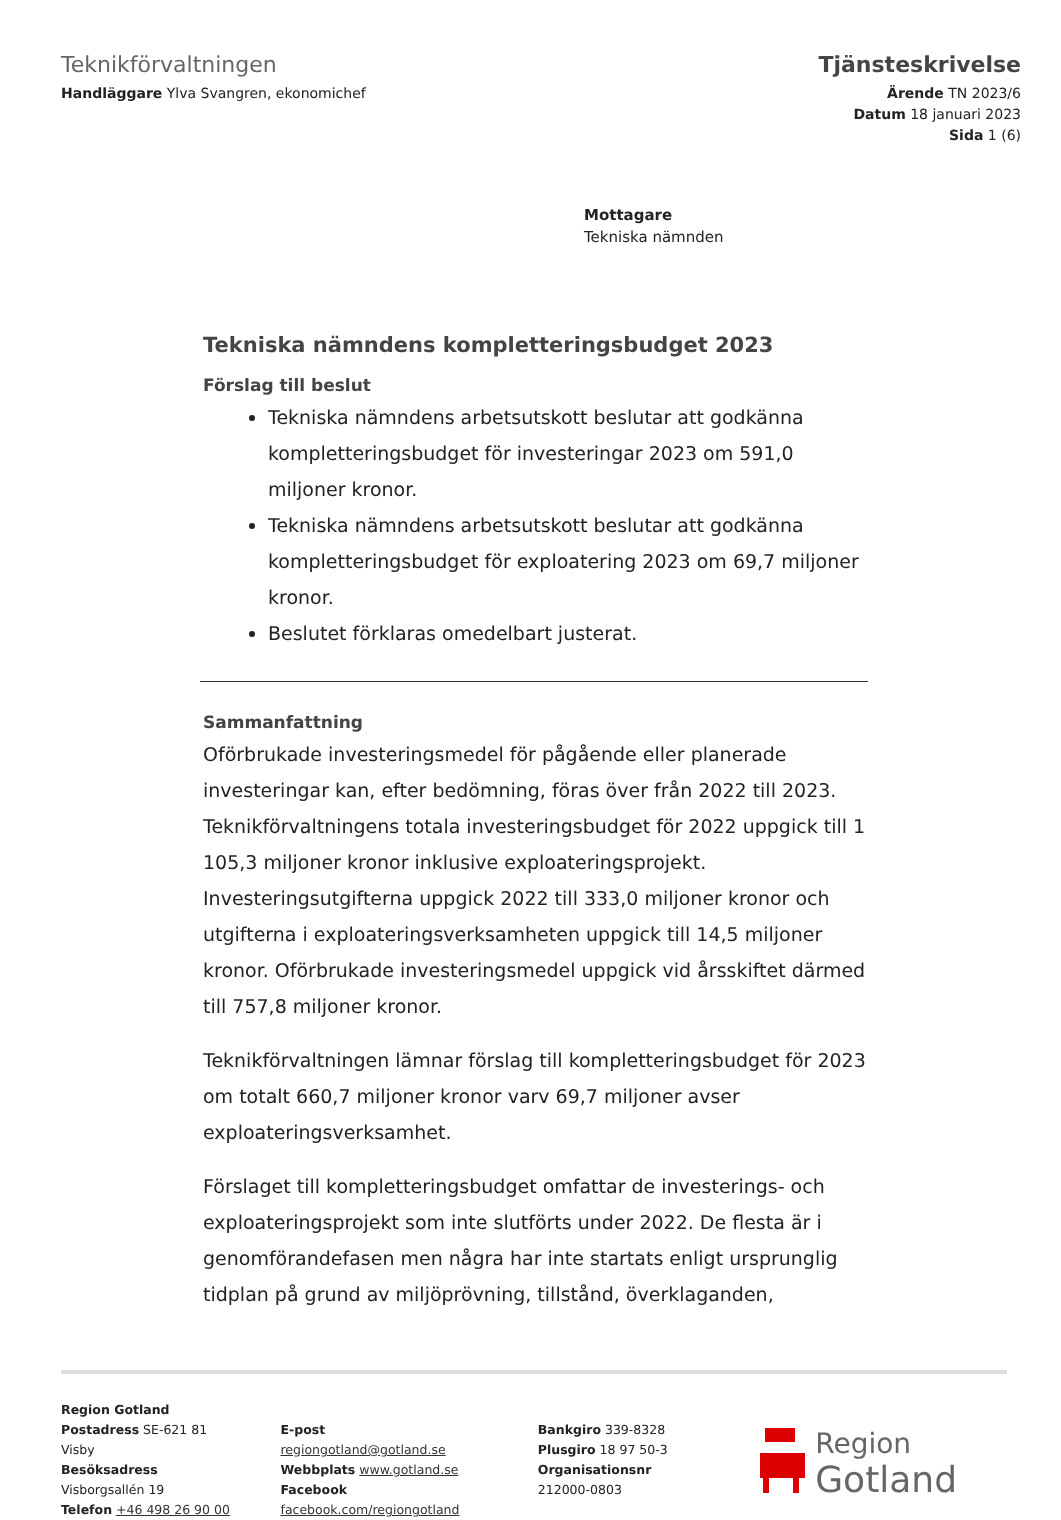Teknikförvaltningen
Handläggare Ylva Svangren, ekonomichef
Tjänsteskrivelse
Ärende TN 2023/6
Datum 18 januari 2023
Sida 1 (6)
Mottagare
Tekniska nämnden
Tekniska nämndens kompletteringsbudget 2023
Förslag till beslut
Tekniska nämndens arbetsutskott beslutar att godkänna kompletteringsbudget för investeringar 2023 om 591,0 miljoner kronor.
Tekniska nämndens arbetsutskott beslutar att godkänna kompletteringsbudget för exploatering 2023 om 69,7 miljoner kronor.
Beslutet förklaras omedelbart justerat.
Sammanfattning
Oförbrukade investeringsmedel för pågående eller planerade investeringar kan, efter bedömning, föras över från 2022 till 2023. Teknikförvaltningens totala investeringsbudget för 2022 uppgick till 1 105,3 miljoner kronor inklusive exploateringsprojekt. Investeringsutgifterna uppgick 2022 till 333,0 miljoner kronor och utgifterna i exploateringsverksamheten uppgick till 14,5 miljoner kronor. Oförbrukade investeringsmedel uppgick vid årsskiftet därmed till 757,8 miljoner kronor.
Teknikförvaltningen lämnar förslag till kompletteringsbudget för 2023 om totalt 660,7 miljoner kronor varv 69,7 miljoner avser exploateringsverksamhet.
Förslaget till kompletteringsbudget omfattar de investerings- och exploateringsprojekt som inte slutförts under 2022. De flesta är i genomförandefasen men några har inte startats enligt ursprunglig tidplan på grund av miljöprövning, tillstånd, överklaganden,
Region Gotland
Postadress SE-621 81 Visby
Besöksadress Visborgsallén 19
Telefon +46 498 26 90 00
E-post regiongotland@gotland.se
Webbplats www.gotland.se
Facebook facebook.com/regiongotland
Bankgiro 339-8328
Plusgiro 18 97 50-3
Organisationsnr 212000-0803
Region
Gotland